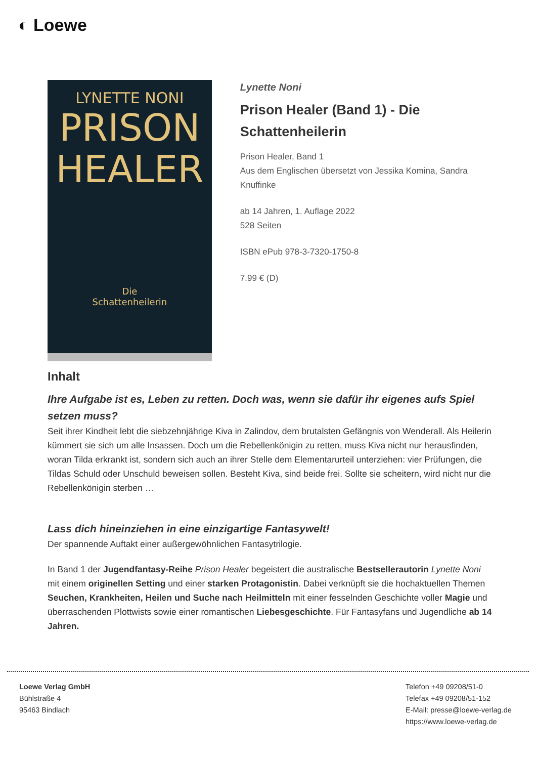◐ Loewe
LYNETTE NONI
PRISON
HEALER
Die
Schattenheilerin
Lynette Noni
Prison Healer (Band 1) - Die Schattenheilerin
Prison Healer, Band 1
Aus dem Englischen übersetzt von Jessika Komina, Sandra Knuffinke
ab 14 Jahren, 1. Auflage 2022
528 Seiten
ISBN ePub 978-3-7320-1750-8
7.99 € (D)
Inhalt
Ihre Aufgabe ist es, Leben zu retten. Doch was, wenn sie dafür ihr eigenes aufs Spiel setzen muss?
Seit ihrer Kindheit lebt die siebzehnjährige Kiva in Zalindov, dem brutalsten Gefängnis von Wenderall. Als Heilerin kümmert sie sich um alle Insassen. Doch um die Rebellenkönigin zu retten, muss Kiva nicht nur herausfinden, woran Tilda erkrankt ist, sondern sich auch an ihrer Stelle dem Elementarurteil unterziehen: vier Prüfungen, die Tildas Schuld oder Unschuld beweisen sollen. Besteht Kiva, sind beide frei. Sollte sie scheitern, wird nicht nur die Rebellenkönigin sterben …
Lass dich hineinziehen in eine einzigartige Fantasywelt!
Der spannende Auftakt einer außergewöhnlichen Fantasytrilogie.
In Band 1 der Jugendfantasy-Reihe Prison Healer begeistert die australische Bestsellerautorin Lynette Noni mit einem originellen Setting und einer starken Protagonistin. Dabei verknüpft sie die hochaktuellen Themen Seuchen, Krankheiten, Heilen und Suche nach Heilmitteln mit einer fesselnden Geschichte voller Magie und überraschenden Plottwists sowie einer romantischen Liebesgeschichte. Für Fantasyfans und Jugendliche ab 14 Jahren.
Loewe Verlag GmbH
Bühlstraße 4
95463 Bindlach
Telefon +49 09208/51-0
Telefax +49 09208/51-152
E-Mail: presse@loewe-verlag.de
https://www.loewe-verlag.de